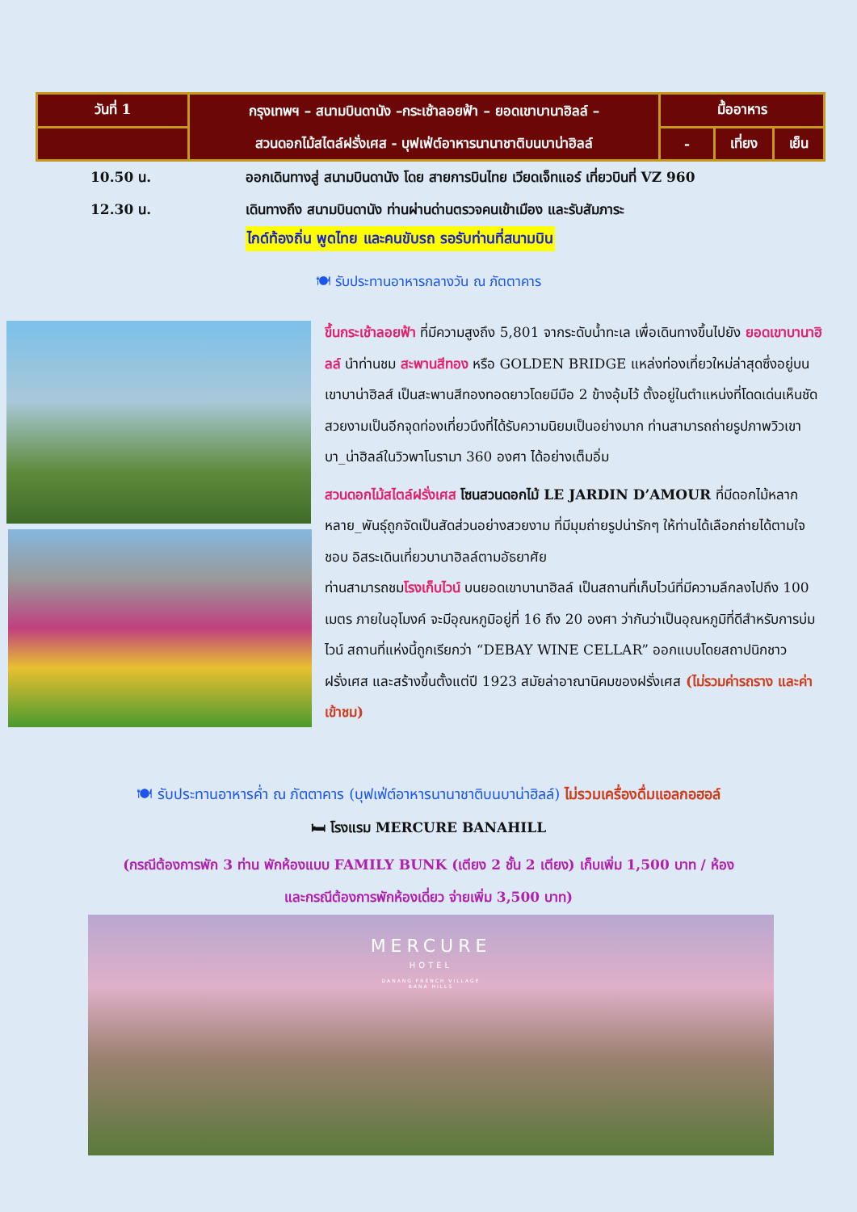| วันที่ 1 | กรุงเทพฯ – สนามบินดานัง –กระเช้าลอยฟ้า – ยอดเขาบานาฮิลล์ – สวนดอกไม้สไตล์ฝรั่งเศส - บุฟเฟ่ต์อาหารนานาชาติบนบาน่าฮิลล์ | มื้ออาหาร | | |
| | | - | เที่ยง | เย็น |
10.50 น. ออกเดินทางสู่ สนามบินดานัง โดย สายการบินไทย เวียดเจ็ทแอร์ เที่ยวบินที่ VZ 960
12.30 น. เดินทางถึง สนามบินดานัง ท่านผ่านด่านตรวจคนเข้าเมือง และรับสัมภาระ
ไกด์ท้องถิ่น พูดไทย และคนขับรถ รอรับท่านที่สนามบิน
🍽 รับประทานอาหารกลางวัน ณ ภัตตาคาร
ขึ้นกระเช้าลอยฟ้า ที่มีความสูงถึง 5,801 จากระดับน้ำทะเล เพื่อเดินทางขึ้นไปยัง ยอดเขาบานาฮิลล์ นำท่านชม สะพานสีทอง หรือ GOLDEN BRIDGE แหล่งท่องเที่ยวใหม่ล่าสุดซึ่งอยู่บนเขาบาน่าฮิลส์ เป็นสะพานสีทองทอดยาวโดยมีมือ 2 ข้างอุ้มไว้ ตั้งอยู่ในตำแหน่งที่โดดเด่นเห็นชัด สวยงามเป็นอีกจุดท่องเที่ยวนึงที่ได้รับความนิยมเป็นอย่างมาก ท่านสามารถถ่ายรูปภาพวิวเขาบา_น่าฮิลล์ในวิวพาโนรามา 360 องศา ได้อย่างเต็มอิ่ม
สวนดอกไม้สไตล์ฝรั่งเศส โซนสวนดอกไม้ LE JARDIN D’AMOUR ที่มีดอกไม้หลากหลาย_พันธุ์ถูกจัดเป็นสัดส่วนอย่างสวยงาม ที่มีมุมถ่ายรูปน่ารักๆ ให้ท่านได้เลือกถ่ายได้ตามใจชอบ อิสระเดินเที่ยวบานาฮิลล์ตามอัธยาศัย
ท่านสามารถชมโรงเก็บไวน์ บนยอดเขาบานาฮิลล์ เป็นสถานที่เก็บไวน์ที่มีความลึกลงไปถึง 100 เมตร ภายในอุโมงค์ จะมีอุณหภูมิอยู่ที่ 16 ถึง 20 องศา ว่ากันว่าเป็นอุณหภูมิที่ดีสำหรับการบ่มไวน์ สถานที่แห่งนี้ถูกเรียกว่า “DEBAY WINE CELLAR” ออกแบบโดยสถาปนิกชาวฝรั่งเศส และสร้างขึ้นตั้งแต่ปี 1923 สมัยล่าอาณานิคมของฝรั่งเศส (ไม่รวมค่ารถราง และค่าเข้าชม)
🍽 รับประทานอาหารค่ำ ณ ภัตตาคาร (บุฟเฟ่ต์อาหารนานาชาติบนบาน่าฮิลล์) ไม่รวมเครื่องดื่มแอลกอฮอล์
🛏 โรงแรม MERCURE BANAHILL
(กรณีต้องการพัก 3 ท่าน พักห้องแบบ FAMILY BUNK (เตียง 2 ชั้น 2 เตียง) เก็บเพิ่ม 1,500 บาท / ห้อง
และกรณีต้องการพักห้องเดี่ยว จ่ายเพิ่ม 3,500 บาท)
MERCURE
HOTEL
DANANG FRENCH VILLAGE
BANA HILLS